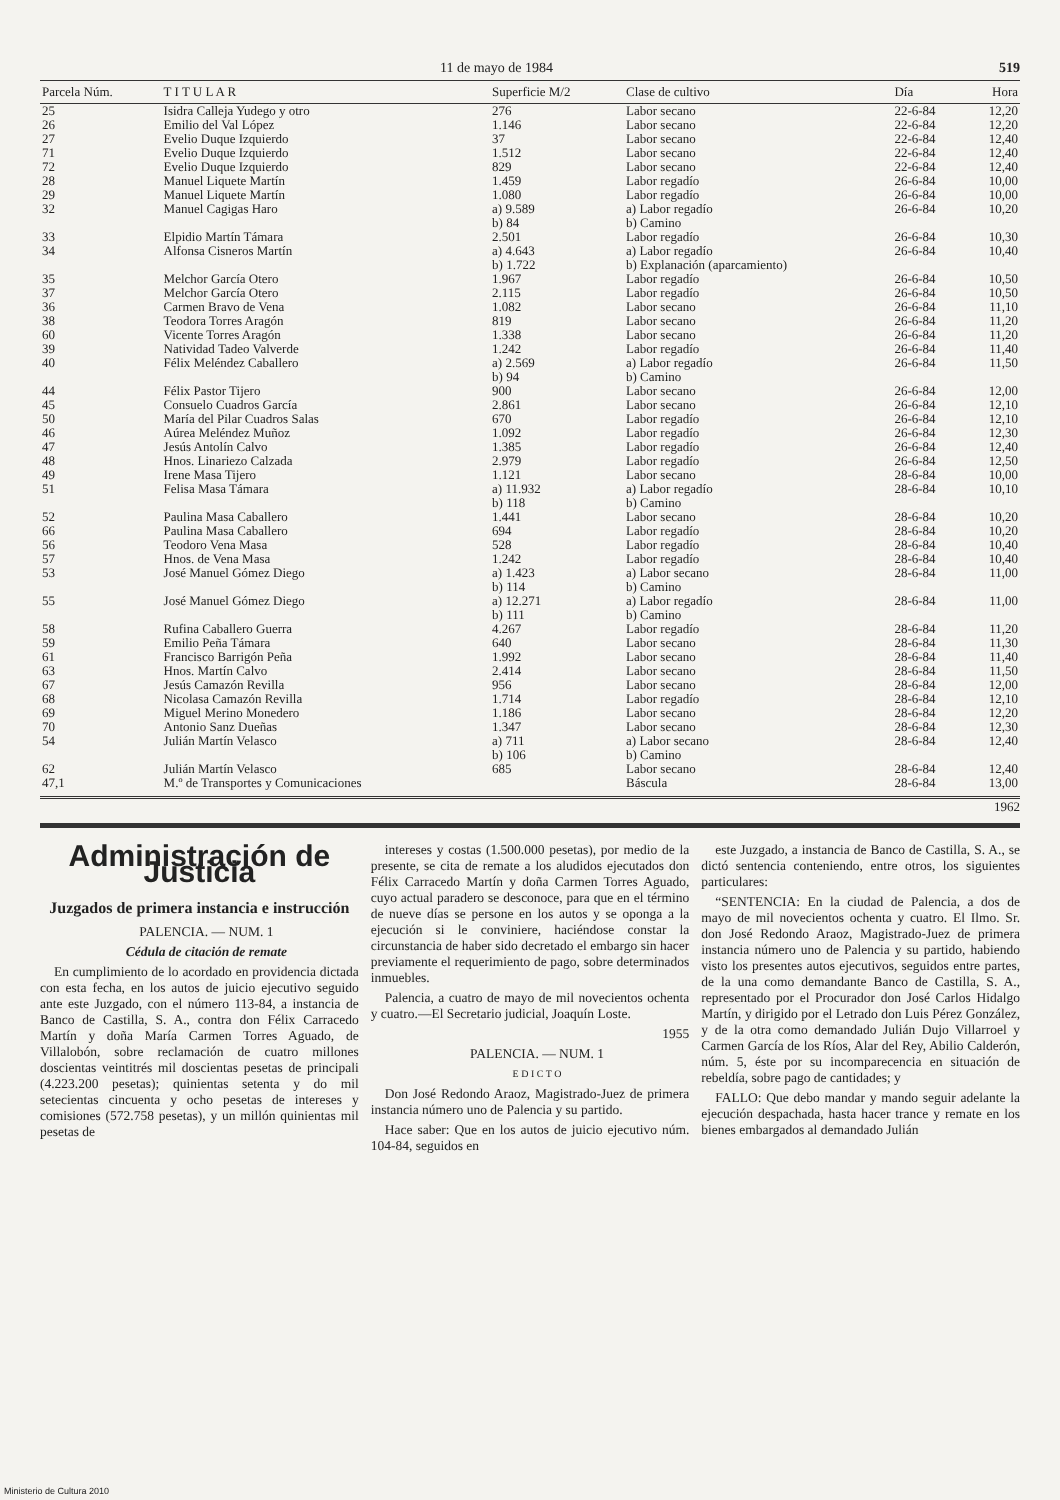11 de mayo de 1984 519
| Parcela Núm. | T I T U L A R | Superficie M/2 | Clase de cultivo | Día | Hora |
| --- | --- | --- | --- | --- | --- |
| 25 | Isidra Calleja Yudego y otro | 276 | Labor secano | 22-6-84 | 12,20 |
| 26 | Emilio del Val López | 1.146 | Labor secano | 22-6-84 | 12,20 |
| 27 | Evelio Duque Izquierdo | 37 | Labor secano | 22-6-84 | 12,40 |
| 71 | Evelio Duque Izquierdo | 1.512 | Labor secano | 22-6-84 | 12,40 |
| 72 | Evelio Duque Izquierdo | 829 | Labor secano | 22-6-84 | 12,40 |
| 28 | Manuel Liquete Martín | 1.459 | Labor regadío | 26-6-84 | 10,00 |
| 29 | Manuel Liquete Martín | 1.080 | Labor regadío | 26-6-84 | 10,00 |
| 32 | Manuel Cagigas Haro | a) 9.589 b) 84 | a) Labor regadío b) Camino | 26-6-84 | 10,20 |
| 33 | Elpidio Martín Támara | 2.501 | Labor regadío | 26-6-84 | 10,30 |
| 34 | Alfonsa Cisneros Martín | a) 4.643 b) 1.722 | a) Labor regadío b) Explanación (aparcamiento) | 26-6-84 | 10,40 |
| 35 | Melchor García Otero | 1.967 | Labor regadío | 26-6-84 | 10,50 |
| 37 | Melchor García Otero | 2.115 | Labor regadío | 26-6-84 | 10,50 |
| 36 | Carmen Bravo de Vena | 1.082 | Labor secano | 26-6-84 | 11,10 |
| 38 | Teodora Torres Aragón | 819 | Labor secano | 26-6-84 | 11,20 |
| 60 | Vicente Torres Aragón | 1.338 | Labor secano | 26-6-84 | 11,20 |
| 39 | Natividad Tadeo Valverde | 1.242 | Labor regadío | 26-6-84 | 11,40 |
| 40 | Félix Meléndez Caballero | a) 2.569 b) 94 | a) Labor regadío b) Camino | 26-6-84 | 11,50 |
| 44 | Félix Pastor Tijero | 900 | Labor secano | 26-6-84 | 12,00 |
| 45 | Consuelo Cuadros García | 2.861 | Labor secano | 26-6-84 | 12,10 |
| 50 | María del Pilar Cuadros Salas | 670 | Labor regadío | 26-6-84 | 12,10 |
| 46 | Aúrea Meléndez Muñoz | 1.092 | Labor regadío | 26-6-84 | 12,30 |
| 47 | Jesús Antolín Calvo | 1.385 | Labor regadío | 26-6-84 | 12,40 |
| 48 | Hnos. Linariezo Calzada | 2.979 | Labor regadío | 26-6-84 | 12,50 |
| 49 | Irene Masa Tijero | 1.121 | Labor secano | 28-6-84 | 10,00 |
| 51 | Felisa Masa Támara | a) 11.932 b) 118 | a) Labor regadío b) Camino | 28-6-84 | 10,10 |
| 52 | Paulina Masa Caballero | 1.441 | Labor secano | 28-6-84 | 10,20 |
| 66 | Paulina Masa Caballero | 694 | Labor regadío | 28-6-84 | 10,20 |
| 56 | Teodoro Vena Masa | 528 | Labor regadío | 28-6-84 | 10,40 |
| 57 | Hnos. de Vena Masa | 1.242 | Labor regadío | 28-6-84 | 10,40 |
| 53 | José Manuel Gómez Diego | a) 1.423 b) 114 | a) Labor secano b) Camino | 28-6-84 | 11,00 |
| 55 | José Manuel Gómez Diego | a) 12.271 b) 111 | a) Labor regadío b) Camino | 28-6-84 | 11,00 |
| 58 | Rufina Caballero Guerra | 4.267 | Labor regadío | 28-6-84 | 11,20 |
| 59 | Emilio Peña Támara | 640 | Labor secano | 28-6-84 | 11,30 |
| 61 | Francisco Barrigón Peña | 1.992 | Labor secano | 28-6-84 | 11,40 |
| 63 | Hnos. Martín Calvo | 2.414 | Labor secano | 28-6-84 | 11,50 |
| 67 | Jesús Camazón Revilla | 956 | Labor secano | 28-6-84 | 12,00 |
| 68 | Nicolasa Camazón Revilla | 1.714 | Labor regadío | 28-6-84 | 12,10 |
| 69 | Miguel Merino Monedero | 1.186 | Labor secano | 28-6-84 | 12,20 |
| 70 | Antonio Sanz Dueñas | 1.347 | Labor secano | 28-6-84 | 12,30 |
| 54 | Julián Martín Velasco | a) 711 b) 106 | a) Labor secano b) Camino | 28-6-84 | 12,40 |
| 62 | Julián Martín Velasco | 685 | Labor secano | 28-6-84 | 12,40 |
| 47,1 | M.º de Transportes y Comunicaciones | | Báscula | 28-6-84 | 13,00 |
1962
Administración de Justicia
Juzgados de primera instancia e instrucción
PALENCIA. — NUM. 1
Cédula de citación de remate
En cumplimiento de lo acordado en providencia dictada con esta fecha, en los autos de juicio ejecutivo seguido ante este Juzgado, con el número 113-84, a instancia de Banco de Castilla, S. A., contra don Félix Carracedo Martín y doña María Carmen Torres Aguado, de Villalobón, sobre reclamación de cuatro millones doscientas veintitrés mil doscientas pesetas de principali (4.223.200 pesetas); quinientas setenta y do mil setecientas cincuenta y ocho pesetas de intereses y comisiones (572.758 pesetas), y un millón quinientas mil pesetas de
intereses y costas (1.500.000 pesetas), por medio de la presente, se cita de remate a los aludidos ejecutados don Félix Carracedo Martín y doña Carmen Torres Aguado, cuyo actual paradero se desconoce, para que en el término de nueve días se persone en los autos y se oponga a la ejecución si le conviniere, haciéndose constar la circunstancia de haber sido decretado el embargo sin hacer previamente el requerimiento de pago, sobre determinados inmuebles.
Palencia, a cuatro de mayo de mil novecientos ochenta y cuatro.—El Secretario judicial, Joaquín Loste.
1955
PALENCIA. — NUM. 1
E D I C T O
Don José Redondo Araoz, Magistrado-Juez de primera instancia número uno de Palencia y su partido.
Hace saber: Que en los autos de juicio ejecutivo núm. 104-84, seguidos en
este Juzgado, a instancia de Banco de Castilla, S. A., se dictó sentencia conteniendo, entre otros, los siguientes particulares:
“SENTENCIA: En la ciudad de Palencia, a dos de mayo de mil novecientos ochenta y cuatro. El Ilmo. Sr. don José Redondo Araoz, Magistrado-Juez de primera instancia número uno de Palencia y su partido, habiendo visto los presentes autos ejecutivos, seguidos entre partes, de la una como demandante Banco de Castilla, S. A., representado por el Procurador don José Carlos Hidalgo Martín, y dirigido por el Letrado don Luis Pérez González, y de la otra como demandado Julián Dujo Villarroel y Carmen García de los Ríos, Alar del Rey, Abilio Calderón, núm. 5, éste por su incomparecencia en situación de rebeldía, sobre pago de cantidades; y
FALLO: Que debo mandar y mando seguir adelante la ejecución despachada, hasta hacer trance y remate en los bienes embargados al demandado Julián
Ministerio de Cultura 2010